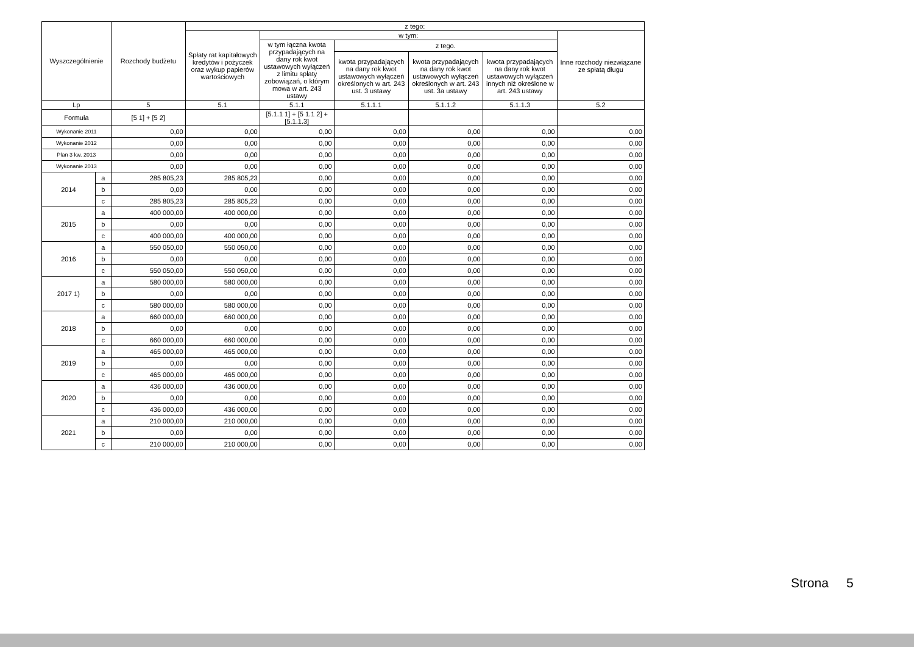| Wyszczególnienie | | Rozchody budżetu | z tego: | | | | | |
| --- | --- | --- | --- | --- | --- | --- | --- | --- |
| | | | Spłaty rat kapitałowych kredytów i pożyczek oraz wykup papierów wartościowych | w tym: | | | | Inne rozchody niezwiązane ze spłatą długu |
| | | | | w tym łączna kwota przypadających na dany rok kwot ustawowych wyłączeń z limitu spłaty zobowiązań, o którym mowa w art. 243 ustawy | z tego. | | | |
| | | | | | kwota przypadających na dany rok kwot ustawowych wyłączeń określonych w art. 243 ust. 3 ustawy | kwota przypadających na dany rok kwot ustawowych wyłączeń określonych w art. 243 ust. 3a ustawy | kwota przypadających na dany rok kwot ustawowych wyłączeń innych niż określone w art. 243 ustawy | |
| Lp | | 5 | 5.1 | 5.1.1 | 5.1.1.1 | 5.1.1.2 | 5.1.1.3 | 5.2 |
| Formuła | | [5 1] + [5 2] | | [5.1.1 1] + [5 1.1 2] + [5.1.1.3] | | | | |
| Wykonanie 2011 | | 0,00 | 0,00 | 0,00 | 0,00 | 0,00 | 0,00 | 0,00 |
| Wykonanie 2012 | | 0,00 | 0,00 | 0,00 | 0,00 | 0,00 | 0,00 | 0,00 |
| Plan 3 kw. 2013 | | 0,00 | 0,00 | 0,00 | 0,00 | 0,00 | 0,00 | 0,00 |
| Wykonanie 2013 | | 0,00 | 0,00 | 0,00 | 0,00 | 0,00 | 0,00 | 0,00 |
| 2014 | a | 285 805,23 | 285 805,23 | 0,00 | 0,00 | 0,00 | 0,00 | 0,00 |
| | b | 0,00 | 0,00 | 0,00 | 0,00 | 0,00 | 0,00 | 0,00 |
| | c | 285 805,23 | 285 805,23 | 0,00 | 0,00 | 0,00 | 0,00 | 0,00 |
| 2015 | a | 400 000,00 | 400 000,00 | 0,00 | 0,00 | 0,00 | 0,00 | 0,00 |
| | b | 0,00 | 0,00 | 0,00 | 0,00 | 0,00 | 0,00 | 0,00 |
| | c | 400 000,00 | 400 000,00 | 0,00 | 0,00 | 0,00 | 0,00 | 0,00 |
| 2016 | a | 550 050,00 | 550 050,00 | 0,00 | 0,00 | 0,00 | 0,00 | 0,00 |
| | b | 0,00 | 0,00 | 0,00 | 0,00 | 0,00 | 0,00 | 0,00 |
| | c | 550 050,00 | 550 050,00 | 0,00 | 0,00 | 0,00 | 0,00 | 0,00 |
| 2017 1) | a | 580 000,00 | 580 000,00 | 0,00 | 0,00 | 0,00 | 0,00 | 0,00 |
| | b | 0,00 | 0,00 | 0,00 | 0,00 | 0,00 | 0,00 | 0,00 |
| | c | 580 000,00 | 580 000,00 | 0,00 | 0,00 | 0,00 | 0,00 | 0,00 |
| 2018 | a | 660 000,00 | 660 000,00 | 0,00 | 0,00 | 0,00 | 0,00 | 0,00 |
| | b | 0,00 | 0,00 | 0,00 | 0,00 | 0,00 | 0,00 | 0,00 |
| | c | 660 000,00 | 660 000,00 | 0,00 | 0,00 | 0,00 | 0,00 | 0,00 |
| 2019 | a | 465 000,00 | 465 000,00 | 0,00 | 0,00 | 0,00 | 0,00 | 0,00 |
| | b | 0,00 | 0,00 | 0,00 | 0,00 | 0,00 | 0,00 | 0,00 |
| | c | 465 000,00 | 465 000,00 | 0,00 | 0,00 | 0,00 | 0,00 | 0,00 |
| 2020 | a | 436 000,00 | 436 000,00 | 0,00 | 0,00 | 0,00 | 0,00 | 0,00 |
| | b | 0,00 | 0,00 | 0,00 | 0,00 | 0,00 | 0,00 | 0,00 |
| | c | 436 000,00 | 436 000,00 | 0,00 | 0,00 | 0,00 | 0,00 | 0,00 |
| 2021 | a | 210 000,00 | 210 000,00 | 0,00 | 0,00 | 0,00 | 0,00 | 0,00 |
| | b | 0,00 | 0,00 | 0,00 | 0,00 | 0,00 | 0,00 | 0,00 |
| | c | 210 000,00 | 210 000,00 | 0,00 | 0,00 | 0,00 | 0,00 | 0,00 |
Strona 5